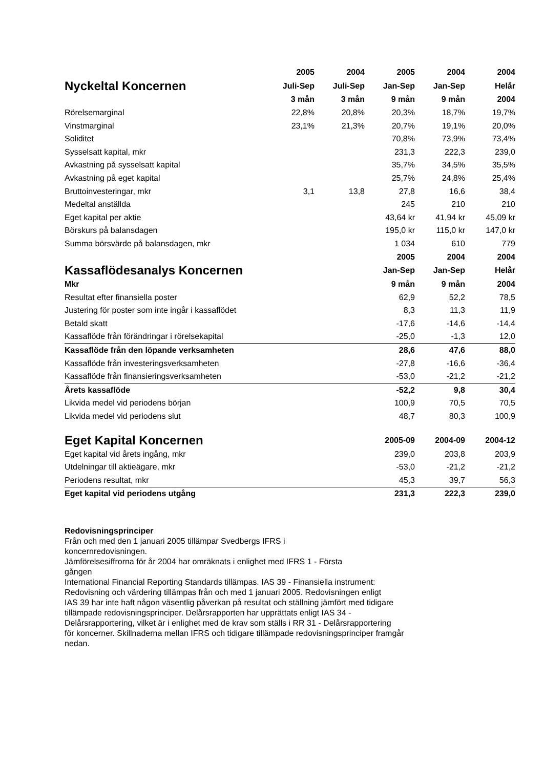| | 2005 | 2004 | 2005 | 2004 | 2004 |
| --- | --- | --- | --- | --- | --- |
| Nyckeltal Koncernen | Juli-Sep | Juli-Sep | Jan-Sep | Jan-Sep | Helår |
| | 3 mån | 3 mån | 9 mån | 9 mån | 2004 |
| Rörelsemarginal | 22,8% | 20,8% | 20,3% | 18,7% | 19,7% |
| Vinstmarginal | 23,1% | 21,3% | 20,7% | 19,1% | 20,0% |
| Soliditet | | | 70,8% | 73,9% | 73,4% |
| Sysselsatt kapital, mkr | | | 231,3 | 222,3 | 239,0 |
| Avkastning på sysselsatt kapital | | | 35,7% | 34,5% | 35,5% |
| Avkastning på eget kapital | | | 25,7% | 24,8% | 25,4% |
| Bruttoinvesteringar, mkr | 3,1 | 13,8 | 27,8 | 16,6 | 38,4 |
| Medeltal anställda | | | 245 | 210 | 210 |
| Eget kapital per aktie | | | 43,64 kr | 41,94 kr | 45,09 kr |
| Börskurs på balansdagen | | | 195,0 kr | 115,0 kr | 147,0 kr |
| Summa börsvärde på balansdagen, mkr | | | 1 034 | 610 | 779 |
| | | | 2005 | 2004 | 2004 |
| Kassaflödesanalys Koncernen | | | Jan-Sep | Jan-Sep | Helår |
| Mkr | | | 9 mån | 9 mån | 2004 |
| Resultat efter finansiella poster | | | 62,9 | 52,2 | 78,5 |
| Justering för poster som inte ingår i kassaflödet | | | 8,3 | 11,3 | 11,9 |
| Betald skatt | | | -17,6 | -14,6 | -14,4 |
| Kassaflöde från förändringar i rörelsekapital | | | -25,0 | -1,3 | 12,0 |
| Kassaflöde från den löpande verksamheten | | | 28,6 | 47,6 | 88,0 |
| Kassaflöde från investeringsverksamheten | | | -27,8 | -16,6 | -36,4 |
| Kassaflöde från finansieringsverksamheten | | | -53,0 | -21,2 | -21,2 |
| Årets kassaflöde | | | -52,2 | 9,8 | 30,4 |
| Likvida medel vid periodens början | | | 100,9 | 70,5 | 70,5 |
| Likvida medel vid periodens slut | | | 48,7 | 80,3 | 100,9 |
| Eget Kapital Koncernen | | | 2005-09 | 2004-09 | 2004-12 |
| Eget kapital vid årets ingång, mkr | | | 239,0 | 203,8 | 203,9 |
| Utdelningar till aktieägare, mkr | | | -53,0 | -21,2 | -21,2 |
| Periodens resultat, mkr | | | 45,3 | 39,7 | 56,3 |
| Eget kapital vid periodens utgång | | | 231,3 | 222,3 | 239,0 |
Redovisningsprinciper
Från och med den 1 januari 2005 tillämpar Svedbergs IFRS i
koncernredovisningen.
Jämförelsesiffrorna för år 2004 har omräknats i enlighet med IFRS 1 - Första
gången
International Financial Reporting Standards tillämpas. IAS 39 - Finansiella instrument:
Redovisning och värdering tillämpas från och med 1 januari 2005. Redovisningen enligt
IAS 39 har inte haft någon väsentlig påverkan på resultat och ställning jämfört med tidigare
tillämpade redovisningsprinciper. Delårsrapporten har upprättats enligt IAS 34 -
Delårsrapportering, vilket är i enlighet med de krav som ställs i RR 31 - Delårsrapportering
för koncerner. Skillnaderna mellan IFRS och tidigare tillämpade redovisningsprinciper framgår
nedan.